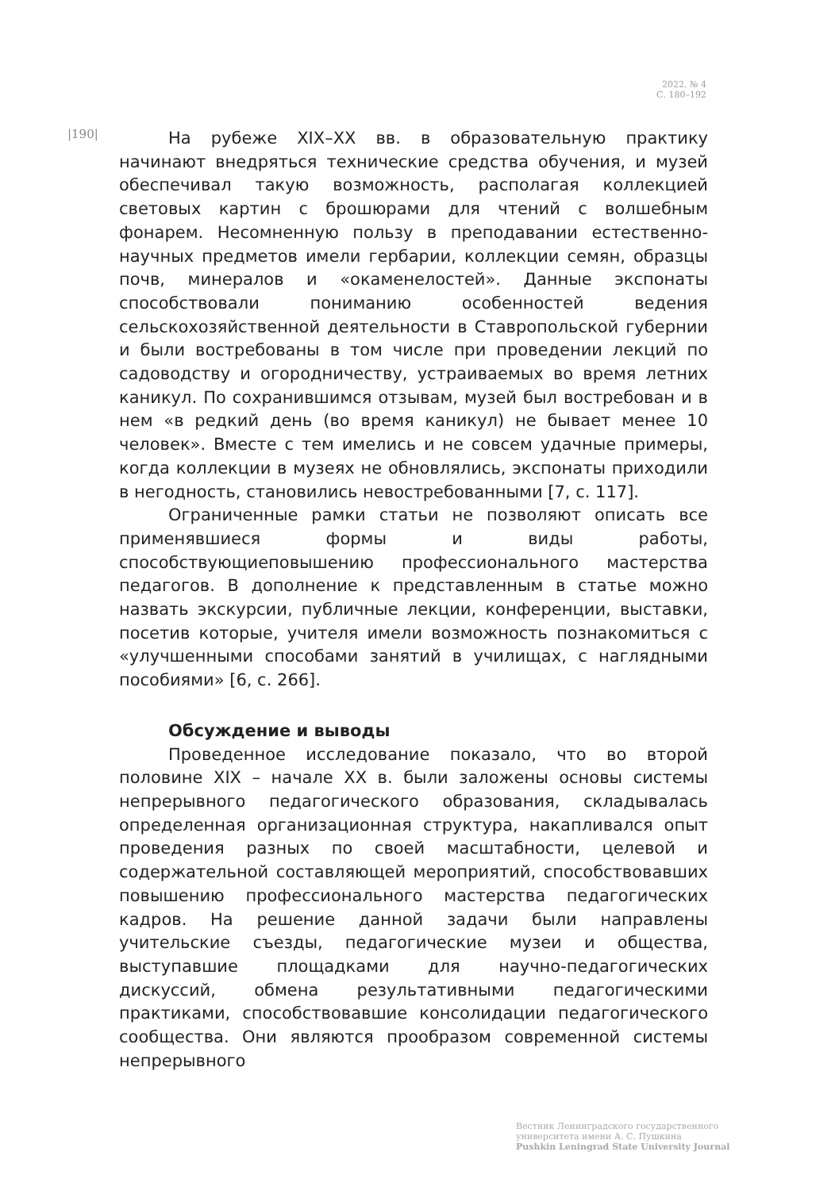2022. № 4
С. 180–192
|190|
На рубеже XIX–XX вв. в образовательную практику начинают внедряться технические средства обучения, и музей обеспечивал такую возможность, располагая коллекцией световых картин с брошюрами для чтений с волшебным фонарем. Несомненную пользу в преподавании естественно-научных предметов имели гербарии, коллекции семян, образцы почв, минералов и «окаменелостей». Данные экспонаты способствовали пониманию особенностей ведения сельскохозяйственной деятельности в Ставропольской губернии и были востребованы в том числе при проведении лекций по садоводству и огородничеству, устраиваемых во время летних каникул. По сохранившимся отзывам, музей был востребован и в нем «в редкий день (во время каникул) не бывает менее 10 человек». Вместе с тем имелись и не совсем удачные примеры, когда коллекции в музеях не обновлялись, экспонаты приходили в негодность, становились невостребованными [7, с. 117].
Ограниченные рамки статьи не позволяют описать все применявшиеся формы и виды работы, способствующиеповышению профессионального мастерства педагогов. В дополнение к представленным в статье можно назвать экскурсии, публичные лекции, конференции, выставки, посетив которые, учителя имели возможность познакомиться с «улучшенными способами занятий в училищах, с наглядными пособиями» [6, с. 266].
Обсуждение и выводы
Проведенное исследование показало, что во второй половине XIX – начале XX в. были заложены основы системы непрерывного педагогического образования, складывалась определенная организационная структура, накапливался опыт проведения разных по своей масштабности, целевой и содержательной составляющей мероприятий, способствовавших повышению профессионального мастерства педагогических кадров. На решение данной задачи были направлены учительские съезды, педагогические музеи и общества, выступавшие площадками для научно-педагогических дискуссий, обмена результативными педагогическими практиками, способствовавшие консолидации педагогического сообщества. Они являются прообразом современной системы непрерывного
Вестник Ленинградского государственного
университета имени А. С. Пушкина
Pushkin Leningrad State University Journal